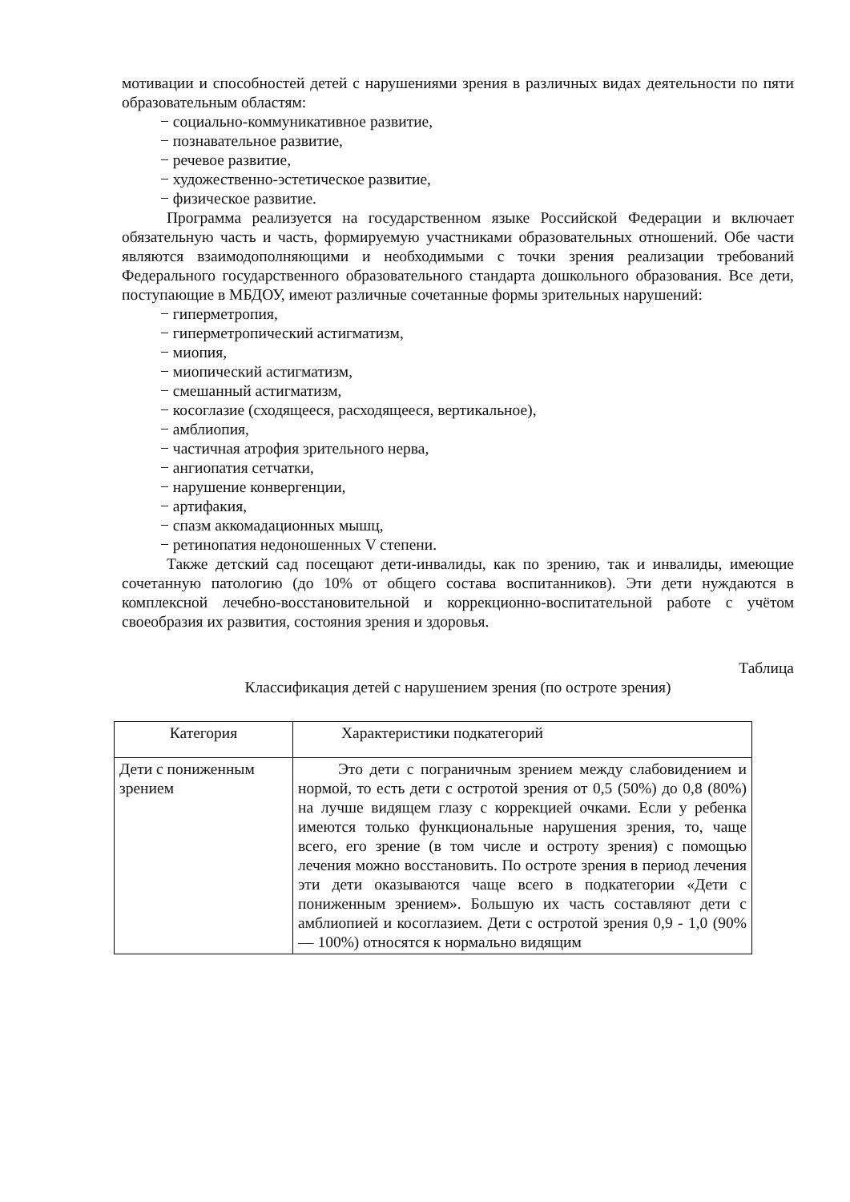мотивации и способностей детей с нарушениями зрения в различных видах деятельности по пяти образовательным областям:
− социально-коммуникативное развитие,
− познавательное развитие,
− речевое развитие,
− художественно-эстетическое развитие,
− физическое развитие.
Программа реализуется на государственном языке Российской Федерации и включает обязательную часть и часть, формируемую участниками образовательных отношений. Обе части являются взаимодополняющими и необходимыми с точки зрения реализации требований Федерального государственного образовательного стандарта дошкольного образования. Все дети, поступающие в МБДОУ, имеют различные сочетанные формы зрительных нарушений:
− гиперметропия,
− гиперметропический астигматизм,
− миопия,
− миопический астигматизм,
− смешанный астигматизм,
− косоглазие (сходящееся, расходящееся, вертикальное),
− амблиопия,
− частичная атрофия зрительного нерва,
− ангиопатия сетчатки,
− нарушение конвергенции,
− артифакия,
− спазм аккомадационных мышц,
− ретинопатия недоношенных V степени.
Также детский сад посещают дети-инвалиды, как по зрению, так и инвалиды, имеющие сочетанную патологию (до 10% от общего состава воспитанников). Эти дети нуждаются в комплексной лечебно-восстановительной и коррекционно-воспитательной работе с учётом своеобразия их развития, состояния зрения и здоровья.
Таблица
Классификация детей с нарушением зрения (по остроте зрения)
| Категория | Характеристики подкатегорий |
| Дети с пониженным зрением | Это дети с пограничным зрением между слабовидением и нормой, то есть дети с остротой зрения от 0,5 (50%) до 0,8 (80%) на лучше видящем глазу с коррекцией очками. Если у ребенка имеются только функциональные нарушения зрения, то, чаще всего, его зрение (в том числе и остроту зрения) с помощью лечения можно восстановить. По остроте зрения в период лечения эти дети оказываются чаще всего в подкатегории «Дети с пониженным зрением». Большую их часть составляют дети с амблиопией и косоглазием. Дети с остротой зрения 0,9 - 1,0 (90% — 100%) относятся к нормально видящим |